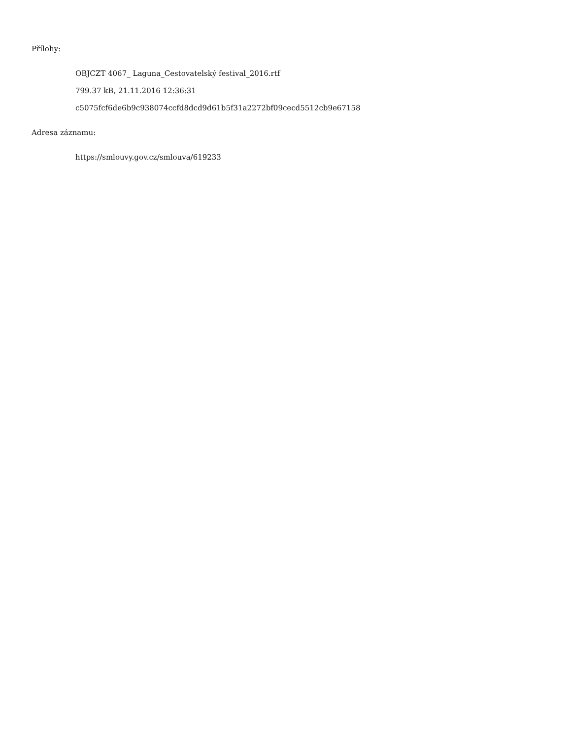Přílohy:
OBJCZT 4067_ Laguna_Cestovatelský festival_2016.rtf
799.37 kB, 21.11.2016 12:36:31
c5075fcf6de6b9c938074ccfd8dcd9d61b5f31a2272bf09cecd5512cb9e67158
Adresa záznamu:
https://smlouvy.gov.cz/smlouva/619233